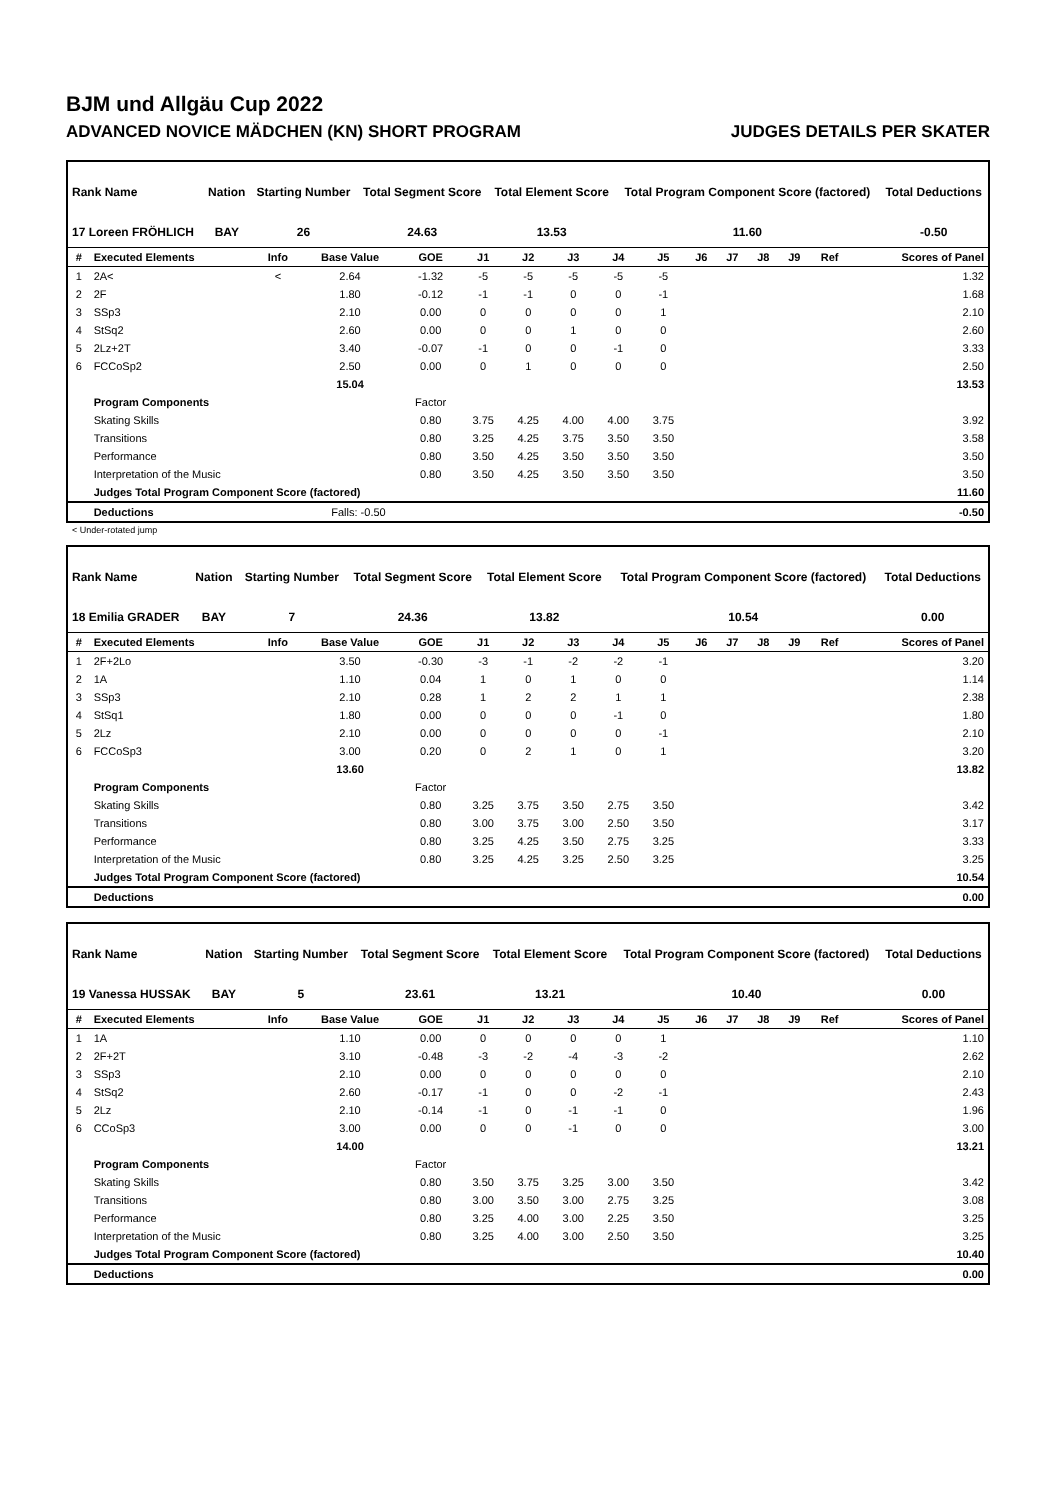BJM und Allgäu Cup 2022
ADVANCED NOVICE MÄDCHEN (KN) SHORT PROGRAM JUDGES DETAILS PER SKATER
| Rank Name | Nation | Starting Number | Total Segment Score | Total Element Score | Total Program Component Score (factored) | Total Deductions |
| --- | --- | --- | --- | --- | --- | --- |
| 17 Loreen FRÖHLICH | BAY | 26 | 24.63 | 13.53 | 11.60 | -0.50 |
| # | Executed Elements | Info | Base Value | GOE | J1 | J2 | J3 | J4 | J5 | J6 | J7 | J8 | J9 | Ref | Scores of Panel |
| --- | --- | --- | --- | --- | --- | --- | --- | --- | --- | --- | --- | --- | --- | --- | --- |
| 1 | 2A< | < | 2.64 | -1.32 | -5 | -5 | -5 | -5 | -5 | | | | | | 1.32 |
| 2 | 2F | | 1.80 | -0.12 | -1 | -1 | 0 | 0 | -1 | | | | | | 1.68 |
| 3 | SSp3 | | 2.10 | 0.00 | 0 | 0 | 0 | 0 | 1 | | | | | | 2.10 |
| 4 | StSq2 | | 2.60 | 0.00 | 0 | 0 | 1 | 0 | 0 | | | | | | 2.60 |
| 5 | 2Lz+2T | | 3.40 | -0.07 | -1 | 0 | 0 | -1 | 0 | | | | | | 3.33 |
| 6 | FCCoSp2 | | 2.50 | 0.00 | 0 | 1 | 0 | 0 | 0 | | | | | | 2.50 |
| | | | 15.04 | | | | | | | | | | | | 13.53 |
| | Program Components | | | Factor | | | | | | | | | | | |
| | Skating Skills | | | 0.80 | 3.75 | 4.25 | 4.00 | 4.00 | 3.75 | | | | | | 3.92 |
| | Transitions | | | 0.80 | 3.25 | 4.25 | 3.75 | 3.50 | 3.50 | | | | | | 3.58 |
| | Performance | | | 0.80 | 3.50 | 4.25 | 3.50 | 3.50 | 3.50 | | | | | | 3.50 |
| | Interpretation of the Music | | | 0.80 | 3.50 | 4.25 | 3.50 | 3.50 | 3.50 | | | | | | 3.50 |
| | Judges Total Program Component Score (factored) | | | | | | | | | | | | | | 11.60 |
| | Deductions | Falls: -0.50 | | | | | | | | | | | | | -0.50 |
< Under-rotated jump
| Rank Name | Nation | Starting Number | Total Segment Score | Total Element Score | Total Program Component Score (factored) | Total Deductions |
| --- | --- | --- | --- | --- | --- | --- |
| 18 Emilia GRADER | BAY | 7 | 24.36 | 13.82 | 10.54 | 0.00 |
| # | Executed Elements | Info | Base Value | GOE | J1 | J2 | J3 | J4 | J5 | J6 | J7 | J8 | J9 | Ref | Scores of Panel |
| --- | --- | --- | --- | --- | --- | --- | --- | --- | --- | --- | --- | --- | --- | --- | --- |
| 1 | 2F+2Lo | | 3.50 | -0.30 | -3 | -1 | -2 | -2 | -1 | | | | | | 3.20 |
| 2 | 1A | | 1.10 | 0.04 | 1 | 0 | 1 | 0 | 0 | | | | | | 1.14 |
| 3 | SSp3 | | 2.10 | 0.28 | 1 | 2 | 2 | 1 | 1 | | | | | | 2.38 |
| 4 | StSq1 | | 1.80 | 0.00 | 0 | 0 | 0 | -1 | 0 | | | | | | 1.80 |
| 5 | 2Lz | | 2.10 | 0.00 | 0 | 0 | 0 | 0 | -1 | | | | | | 2.10 |
| 6 | FCCoSp3 | | 3.00 | 0.20 | 0 | 2 | 1 | 0 | 1 | | | | | | 3.20 |
| | | | 13.60 | | | | | | | | | | | | 13.82 |
| | Program Components | | | Factor | | | | | | | | | | | |
| | Skating Skills | | | 0.80 | 3.25 | 3.75 | 3.50 | 2.75 | 3.50 | | | | | | 3.42 |
| | Transitions | | | 0.80 | 3.00 | 3.75 | 3.00 | 2.50 | 3.50 | | | | | | 3.17 |
| | Performance | | | 0.80 | 3.25 | 4.25 | 3.50 | 2.75 | 3.25 | | | | | | 3.33 |
| | Interpretation of the Music | | | 0.80 | 3.25 | 4.25 | 3.25 | 2.50 | 3.25 | | | | | | 3.25 |
| | Judges Total Program Component Score (factored) | | | | | | | | | | | | | | 10.54 |
| | Deductions | | | | | | | | | | | | | | 0.00 |
| Rank Name | Nation | Starting Number | Total Segment Score | Total Element Score | Total Program Component Score (factored) | Total Deductions |
| --- | --- | --- | --- | --- | --- | --- |
| 19 Vanessa HUSSAK | BAY | 5 | 23.61 | 13.21 | 10.40 | 0.00 |
| # | Executed Elements | Info | Base Value | GOE | J1 | J2 | J3 | J4 | J5 | J6 | J7 | J8 | J9 | Ref | Scores of Panel |
| --- | --- | --- | --- | --- | --- | --- | --- | --- | --- | --- | --- | --- | --- | --- | --- |
| 1 | 1A | | 1.10 | 0.00 | 0 | 0 | 0 | 0 | 1 | | | | | | 1.10 |
| 2 | 2F+2T | | 3.10 | -0.48 | -3 | -2 | -4 | -3 | -2 | | | | | | 2.62 |
| 3 | SSp3 | | 2.10 | 0.00 | 0 | 0 | 0 | 0 | 0 | | | | | | 2.10 |
| 4 | StSq2 | | 2.60 | -0.17 | -1 | 0 | 0 | -2 | -1 | | | | | | 2.43 |
| 5 | 2Lz | | 2.10 | -0.14 | -1 | 0 | -1 | -1 | 0 | | | | | | 1.96 |
| 6 | CCoSp3 | | 3.00 | 0.00 | 0 | 0 | -1 | 0 | 0 | | | | | | 3.00 |
| | | | 14.00 | | | | | | | | | | | | 13.21 |
| | Program Components | | | Factor | | | | | | | | | | | |
| | Skating Skills | | | 0.80 | 3.50 | 3.75 | 3.25 | 3.00 | 3.50 | | | | | | 3.42 |
| | Transitions | | | 0.80 | 3.00 | 3.50 | 3.00 | 2.75 | 3.25 | | | | | | 3.08 |
| | Performance | | | 0.80 | 3.25 | 4.00 | 3.00 | 2.25 | 3.50 | | | | | | 3.25 |
| | Interpretation of the Music | | | 0.80 | 3.25 | 4.00 | 3.00 | 2.50 | 3.50 | | | | | | 3.25 |
| | Judges Total Program Component Score (factored) | | | | | | | | | | | | | | 10.40 |
| | Deductions | | | | | | | | | | | | | | 0.00 |